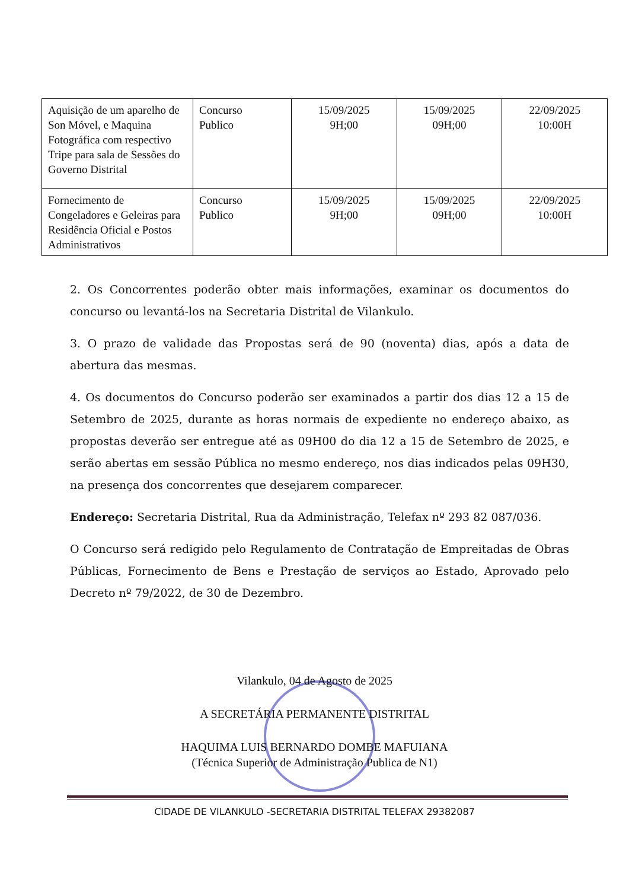| Aquisição de um aparelho de Son Móvel, e Maquina Fotográfica com respectivo Tripe para sala de Sessões do Governo Distrital | Concurso Publico | 15/09/2025 9H;00 | 15/09/2025 09H;00 | 22/09/2025 10:00H |
| Fornecimento de Congeladores e Geleiras para Residência Oficial e Postos Administrativos | Concurso Publico | 15/09/2025 9H;00 | 15/09/2025 09H;00 | 22/09/2025 10:00H |
2. Os Concorrentes poderão obter mais informações, examinar os documentos do concurso ou levantá-los na Secretaria Distrital de Vilankulo.
3. O prazo de validade das Propostas será de 90 (noventa) dias, após a data de abertura das mesmas.
4. Os documentos do Concurso poderão ser examinados a partir dos dias 12 a 15 de Setembro de 2025, durante as horas normais de expediente no endereço abaixo, as propostas deverão ser entregue até as 09H00 do dia 12 a 15 de Setembro de 2025, e serão abertas em sessão Pública no mesmo endereço, nos dias indicados pelas 09H30, na presença dos concorrentes que desejarem comparecer.
Endereço: Secretaria Distrital, Rua da Administração, Telefax nº 293 82 087/036.
O Concurso será redigido pelo Regulamento de Contratação de Empreitadas de Obras Públicas, Fornecimento de Bens e Prestação de serviços ao Estado, Aprovado pelo Decreto nº 79/2022, de 30 de Dezembro.
Vilankulo, 04 de Agosto de 2025
A SECRETÁRIA PERMANENTE DISTRITAL
HAQUIMA LUIS BERNARDO DOMBE MAFUIANA
(Técnica Superior de Administração Publica de N1)
CIDADE DE VILANKULO -SECRETARIA DISTRITAL TELEFAX 29382087